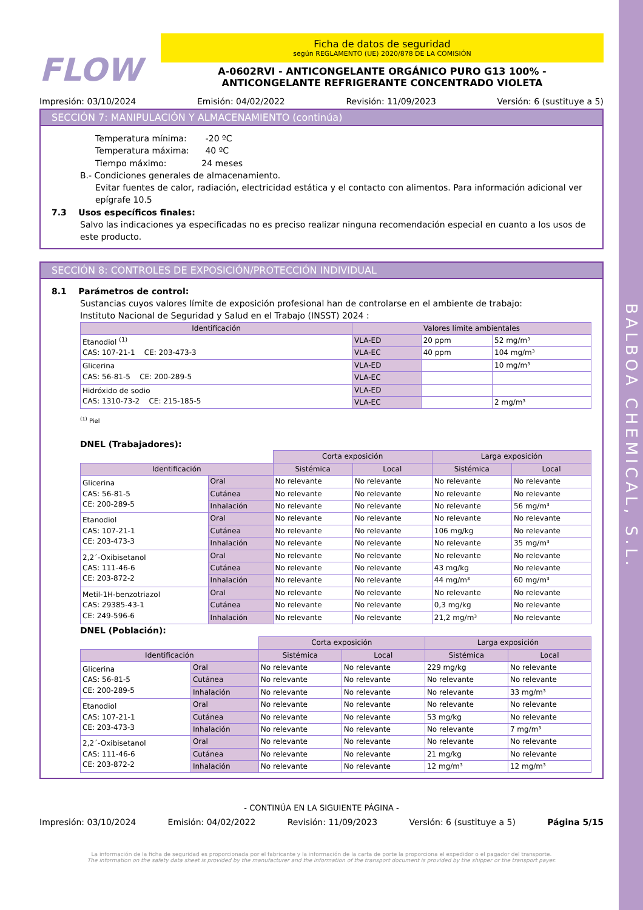BALBOA CHEMICAL, S.L.
FLOW
Ficha de datos de seguridad
según REGLAMENTO (UE) 2020/878 DE LA COMISIÓN
A-0602RVI - ANTICONGELANTE ORGÁNICO PURO G13 100% -
ANTICONGELANTE REFRIGERANTE CONCENTRADO VIOLETA
Impresión: 03/10/2024 Emisión: 04/02/2022 Revisión: 11/09/2023 Versión: 6 (sustituye a 5)
SECCIÓN 7: MANIPULACIÓN Y ALMACENAMIENTO (continúa)
Temperatura mínima: -20 ºC
Temperatura máxima: 40 ºC
Tiempo máximo: 24 meses
B.- Condiciones generales de almacenamiento.
Evitar fuentes de calor, radiación, electricidad estática y el contacto con alimentos. Para información adicional ver epígrafe 10.5
7.3 Usos específicos finales:
Salvo las indicaciones ya especificadas no es preciso realizar ninguna recomendación especial en cuanto a los usos de este producto.
SECCIÓN 8: CONTROLES DE EXPOSICIÓN/PROTECCIÓN INDIVIDUAL
8.1 Parámetros de control:
Sustancias cuyos valores límite de exposición profesional han de controlarse en el ambiente de trabajo:
Instituto Nacional de Seguridad y Salud en el Trabajo (INSST) 2024 :
| Identificación | Valores límite ambientales | | |
| --- | --- | --- | --- |
| Etanodiol <sup>(1)</sup> CAS: 107-21-1 CE: 203-473-3 | VLA-ED | 20 ppm | 52 mg/m³ |
| | VLA-EC | 40 ppm | 104 mg/m³ |
| Glicerina CAS: 56-81-5 CE: 200-289-5 | VLA-ED | | 10 mg/m³ |
| | VLA-EC | | |
| Hidróxido de sodio CAS: 1310-73-2 CE: 215-185-5 | VLA-ED | | |
| | VLA-EC | | 2 mg/m³ |
<sup>(1)</sup> Piel
DNEL (Trabajadores):
| | | Corta exposición | | Larga exposición | |
| Identificación | | Sistémica | Local | Sistémica | Local |
| Glicerina CAS: 56-81-5 CE: 200-289-5 | Oral | No relevante | No relevante | No relevante | No relevante |
| | Cutánea | No relevante | No relevante | No relevante | No relevante |
| | Inhalación | No relevante | No relevante | No relevante | 56 mg/m³ |
| Etanodiol CAS: 107-21-1 CE: 203-473-3 | Oral | No relevante | No relevante | No relevante | No relevante |
| | Cutánea | No relevante | No relevante | 106 mg/kg | No relevante |
| | Inhalación | No relevante | No relevante | No relevante | 35 mg/m³ |
| 2,2´-Oxibisetanol CAS: 111-46-6 CE: 203-872-2 | Oral | No relevante | No relevante | No relevante | No relevante |
| | Cutánea | No relevante | No relevante | 43 mg/kg | No relevante |
| | Inhalación | No relevante | No relevante | 44 mg/m³ | 60 mg/m³ |
| Metil-1H-benzotriazol CAS: 29385-43-1 CE: 249-596-6 | Oral | No relevante | No relevante | No relevante | No relevante |
| | Cutánea | No relevante | No relevante | 0,3 mg/kg | No relevante |
| | Inhalación | No relevante | No relevante | 21,2 mg/m³ | No relevante |
DNEL (Población):
| | | Corta exposición | | Larga exposición | |
| Identificación | | Sistémica | Local | Sistémica | Local |
| Glicerina CAS: 56-81-5 CE: 200-289-5 | Oral | No relevante | No relevante | 229 mg/kg | No relevante |
| | Cutánea | No relevante | No relevante | No relevante | No relevante |
| | Inhalación | No relevante | No relevante | No relevante | 33 mg/m³ |
| Etanodiol CAS: 107-21-1 CE: 203-473-3 | Oral | No relevante | No relevante | No relevante | No relevante |
| | Cutánea | No relevante | No relevante | 53 mg/kg | No relevante |
| | Inhalación | No relevante | No relevante | No relevante | 7 mg/m³ |
| 2,2´-Oxibisetanol CAS: 111-46-6 CE: 203-872-2 | Oral | No relevante | No relevante | No relevante | No relevante |
| | Cutánea | No relevante | No relevante | 21 mg/kg | No relevante |
| | Inhalación | No relevante | No relevante | 12 mg/m³ | 12 mg/m³ |
- CONTINÚA EN LA SIGUIENTE PÁGINA -
Impresión: 03/10/2024 Emisión: 04/02/2022 Revisión: 11/09/2023 Versión: 6 (sustituye a 5) Página 5/15
La información de la ficha de seguridad es proporcionada por el fabricante y la información de la carta de porte la proporciona el expedidor o el pagador del transporte.
The information on the safety data sheet is provided by the manufacturer and the information of the transport document is provided by the shipper or the transport payer.